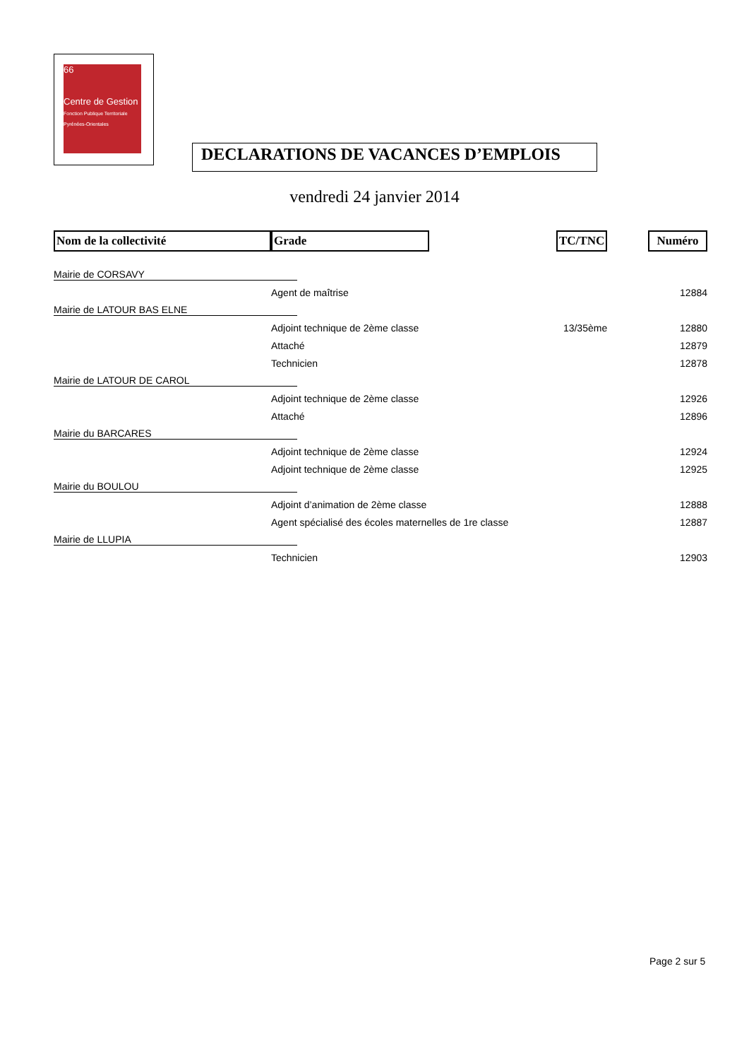66
Centre de Gestion
Fonction Publique Territoriale Pyrénées-Orientales
DECLARATIONS DE VACANCES D’EMPLOIS
vendredi 24 janvier 2014
| Nom de la collectivité | Grade | TC/TNC | Numéro |
| --- | --- | --- | --- |
| Mairie de CORSAVY | | | |
| | Agent de maîtrise | | 12884 |
| Mairie de LATOUR BAS ELNE | | | |
| | Adjoint technique de 2ème classe | 13/35ème | 12880 |
| | Attaché | | 12879 |
| | Technicien | | 12878 |
| Mairie de LATOUR DE CAROL | | | |
| | Adjoint technique de 2ème classe | | 12926 |
| | Attaché | | 12896 |
| Mairie du BARCARES | | | |
| | Adjoint technique de 2ème classe | | 12924 |
| | Adjoint technique de 2ème classe | | 12925 |
| Mairie du BOULOU | | | |
| | Adjoint d’animation de 2ème classe | | 12888 |
| | Agent spécialisé des écoles maternelles de 1re classe | | 12887 |
| Mairie de LLUPIA | | | |
| | Technicien | | 12903 |
Page 2 sur 5